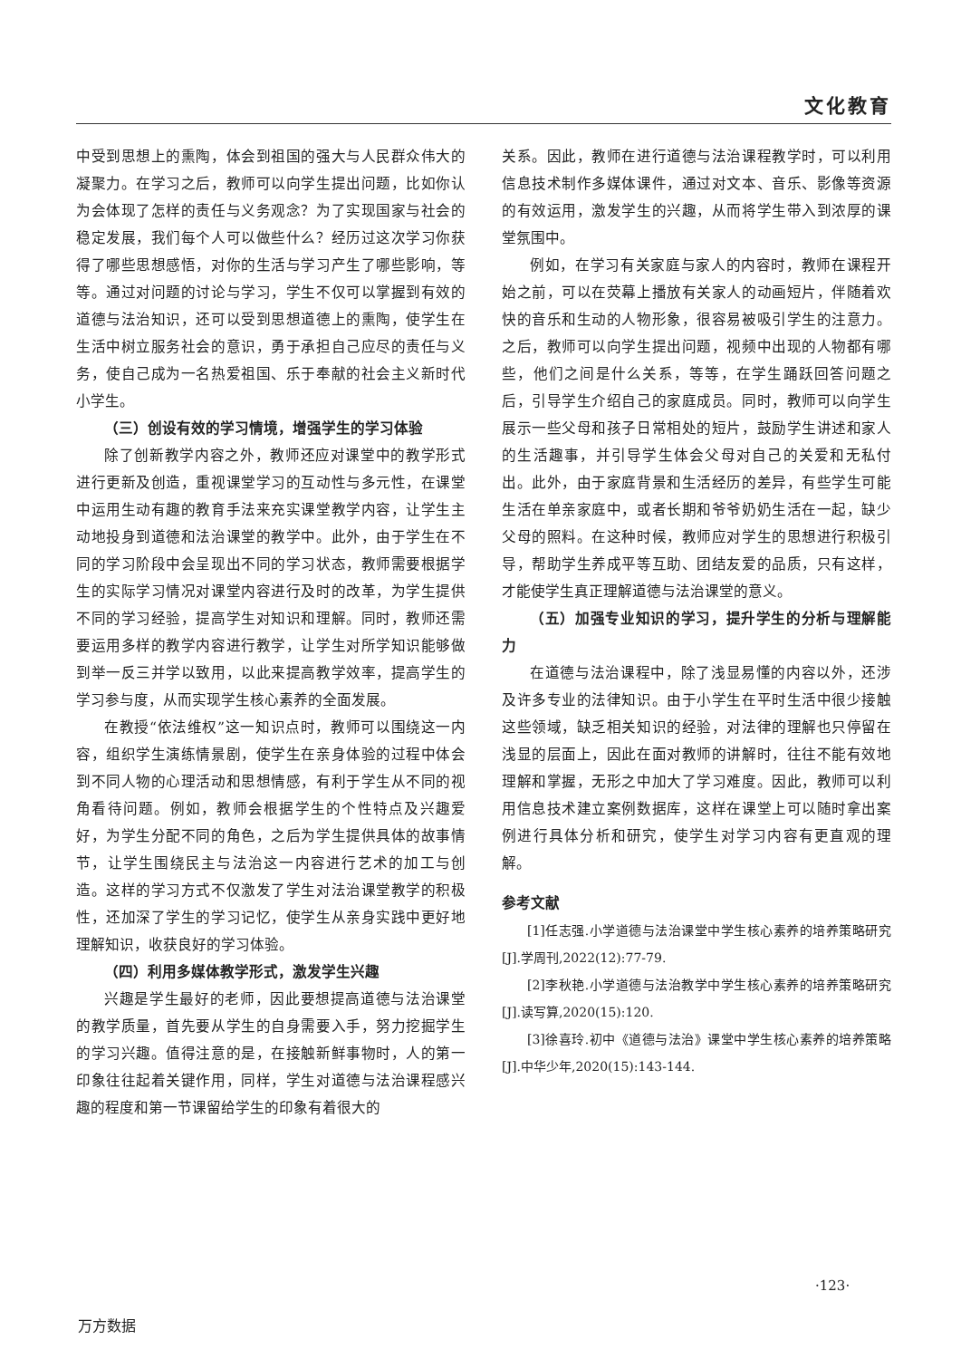文化教育
中受到思想上的熏陶，体会到祖国的强大与人民群众伟大的凝聚力。在学习之后，教师可以向学生提出问题，比如你认为会体现了怎样的责任与义务观念？为了实现国家与社会的稳定发展，我们每个人可以做些什么？经历过这次学习你获得了哪些思想感悟，对你的生活与学习产生了哪些影响，等等。通过对问题的讨论与学习，学生不仅可以掌握到有效的道德与法治知识，还可以受到思想道德上的熏陶，使学生在生活中树立服务社会的意识，勇于承担自己应尽的责任与义务，使自己成为一名热爱祖国、乐于奉献的社会主义新时代小学生。
（三）创设有效的学习情境，增强学生的学习体验
除了创新教学内容之外，教师还应对课堂中的教学形式进行更新及创造，重视课堂学习的互动性与多元性，在课堂中运用生动有趣的教育手法来充实课堂教学内容，让学生主动地投身到道德和法治课堂的教学中。此外，由于学生在不同的学习阶段中会呈现出不同的学习状态，教师需要根据学生的实际学习情况对课堂内容进行及时的改革，为学生提供不同的学习经验，提高学生对知识和理解。同时，教师还需要运用多样的教学内容进行教学，让学生对所学知识能够做到举一反三并学以致用，以此来提高教学效率，提高学生的学习参与度，从而实现学生核心素养的全面发展。
在教授“依法维权”这一知识点时，教师可以围绕这一内容，组织学生演练情景剧，使学生在亲身体验的过程中体会到不同人物的心理活动和思想情感，有利于学生从不同的视角看待问题。例如，教师会根据学生的个性特点及兴趣爱好，为学生分配不同的角色，之后为学生提供具体的故事情节，让学生围绕民主与法治这一内容进行艺术的加工与创造。这样的学习方式不仅激发了学生对法治课堂教学的积极性，还加深了学生的学习记忆，使学生从亲身实践中更好地理解知识，收获良好的学习体验。
（四）利用多媒体教学形式，激发学生兴趣
兴趣是学生最好的老师，因此要想提高道德与法治课堂的教学质量，首先要从学生的自身需要入手，努力挖掘学生的学习兴趣。值得注意的是，在接触新鲜事物时，人的第一印象往往起着关键作用，同样，学生对道德与法治课程感兴趣的程度和第一节课留给学生的印象有着很大的
关系。因此，教师在进行道德与法治课程教学时，可以利用信息技术制作多媒体课件，通过对文本、音乐、影像等资源的有效运用，激发学生的兴趣，从而将学生带入到浓厚的课堂氛围中。
例如，在学习有关家庭与家人的内容时，教师在课程开始之前，可以在荧幕上播放有关家人的动画短片，伴随着欢快的音乐和生动的人物形象，很容易被吸引学生的注意力。之后，教师可以向学生提出问题，视频中出现的人物都有哪些，他们之间是什么关系，等等，在学生踊跃回答问题之后，引导学生介绍自己的家庭成员。同时，教师可以向学生展示一些父母和孩子日常相处的短片，鼓励学生讲述和家人的生活趣事，并引导学生体会父母对自己的关爱和无私付出。此外，由于家庭背景和生活经历的差异，有些学生可能生活在单亲家庭中，或者长期和爷爷奶奶生活在一起，缺少父母的照料。在这种时候，教师应对学生的思想进行积极引导，帮助学生养成平等互助、团结友爱的品质，只有这样，才能使学生真正理解道德与法治课堂的意义。
（五）加强专业知识的学习，提升学生的分析与理解能力
在道德与法治课程中，除了浅显易懂的内容以外，还涉及许多专业的法律知识。由于小学生在平时生活中很少接触这些领域，缺乏相关知识的经验，对法律的理解也只停留在浅显的层面上，因此在面对教师的讲解时，往往不能有效地理解和掌握，无形之中加大了学习难度。因此，教师可以利用信息技术建立案例数据库，这样在课堂上可以随时拿出案例进行具体分析和研究，使学生对学习内容有更直观的理解。
参考文献
[1]任志强.小学道德与法治课堂中学生核心素养的培养策略研究[J].学周刊,2022(12):77-79.
[2]李秋艳.小学道德与法治教学中学生核心素养的培养策略研究[J].读写算,2020(15):120.
[3]徐喜玲.初中《道德与法治》课堂中学生核心素养的培养策略[J].中华少年,2020(15):143-144.
·123·
万方数据